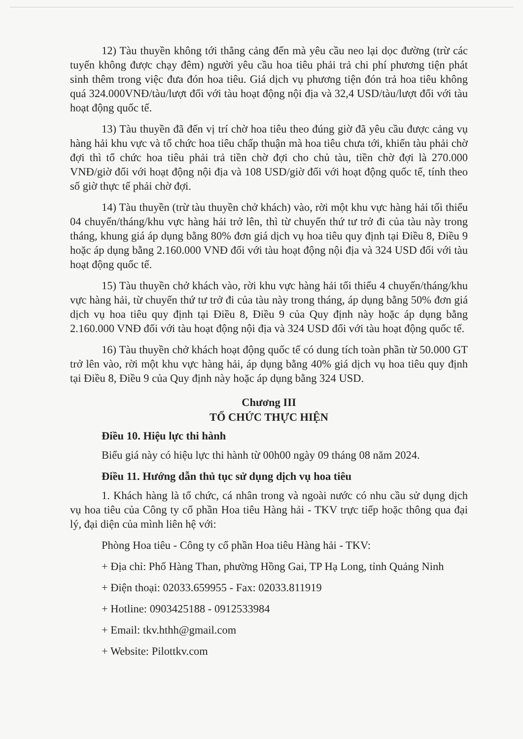12) Tàu thuyền không tới thẳng cảng đến mà yêu cầu neo lại dọc đường (trừ các tuyến không được chạy đêm) người yêu cầu hoa tiêu phải trả chi phí phương tiện phát sinh thêm trong việc đưa đón hoa tiêu. Giá dịch vụ phương tiện đón trả hoa tiêu không quá 324.000VNĐ/tàu/lượt đối với tàu hoạt động nội địa và 32,4 USD/tàu/lượt đối với tàu hoạt động quốc tế.
13) Tàu thuyền đã đến vị trí chờ hoa tiêu theo đúng giờ đã yêu cầu được cảng vụ hàng hải khu vực và tổ chức hoa tiêu chấp thuận mà hoa tiêu chưa tới, khiến tàu phải chờ đợi thì tổ chức hoa tiêu phải trả tiền chờ đợi cho chủ tàu, tiền chờ đợi là 270.000 VNĐ/giờ đối với hoạt động nội địa và 108 USD/giờ đối với hoạt động quốc tế, tính theo số giờ thực tế phải chờ đợi.
14) Tàu thuyền (trừ tàu thuyền chở khách) vào, rời một khu vực hàng hải tối thiểu 04 chuyến/tháng/khu vực hàng hải trở lên, thì từ chuyến thứ tư trở đi của tàu này trong tháng, khung giá áp dụng bằng 80% đơn giá dịch vụ hoa tiêu quy định tại Điều 8, Điều 9 hoặc áp dụng bằng 2.160.000 VNĐ đối với tàu hoạt động nội địa và 324 USD đối với tàu hoạt động quốc tế.
15) Tàu thuyền chở khách vào, rời khu vực hàng hải tối thiểu 4 chuyến/tháng/khu vực hàng hải, từ chuyến thứ tư trở đi của tàu này trong tháng, áp dụng bằng 50% đơn giá dịch vụ hoa tiêu quy định tại Điều 8, Điều 9 của Quy định này hoặc áp dụng bằng 2.160.000 VNĐ đối với tàu hoạt động nội địa và 324 USD đối với tàu hoạt động quốc tế.
16) Tàu thuyền chở khách hoạt động quốc tế có dung tích toàn phần từ 50.000 GT trở lên vào, rời một khu vực hàng hải, áp dụng bằng 40% giá dịch vụ hoa tiêu quy định tại Điều 8, Điều 9 của Quy định này hoặc áp dụng bằng 324 USD.
Chương III
TỔ CHỨC THỰC HIỆN
Điều 10. Hiệu lực thi hành
Biểu giá này có hiệu lực thi hành từ 00h00 ngày 09 tháng 08 năm 2024.
Điều 11. Hướng dẫn thủ tục sử dụng dịch vụ hoa tiêu
1. Khách hàng là tổ chức, cá nhân trong và ngoài nước có nhu cầu sử dụng dịch vụ hoa tiêu của Công ty cổ phần Hoa tiêu Hàng hải - TKV trực tiếp hoặc thông qua đại lý, đại diện của mình liên hệ với:
Phòng Hoa tiêu - Công ty cổ phần Hoa tiêu Hàng hải - TKV:
+ Địa chỉ: Phố Hàng Than, phường Hồng Gai, TP Hạ Long, tỉnh Quảng Ninh
+ Điện thoại: 02033.659955 - Fax: 02033.811919
+ Hotline: 0903425188 - 0912533984
+ Email: tkv.hthh@gmail.com
+ Website: Pilottkv.com